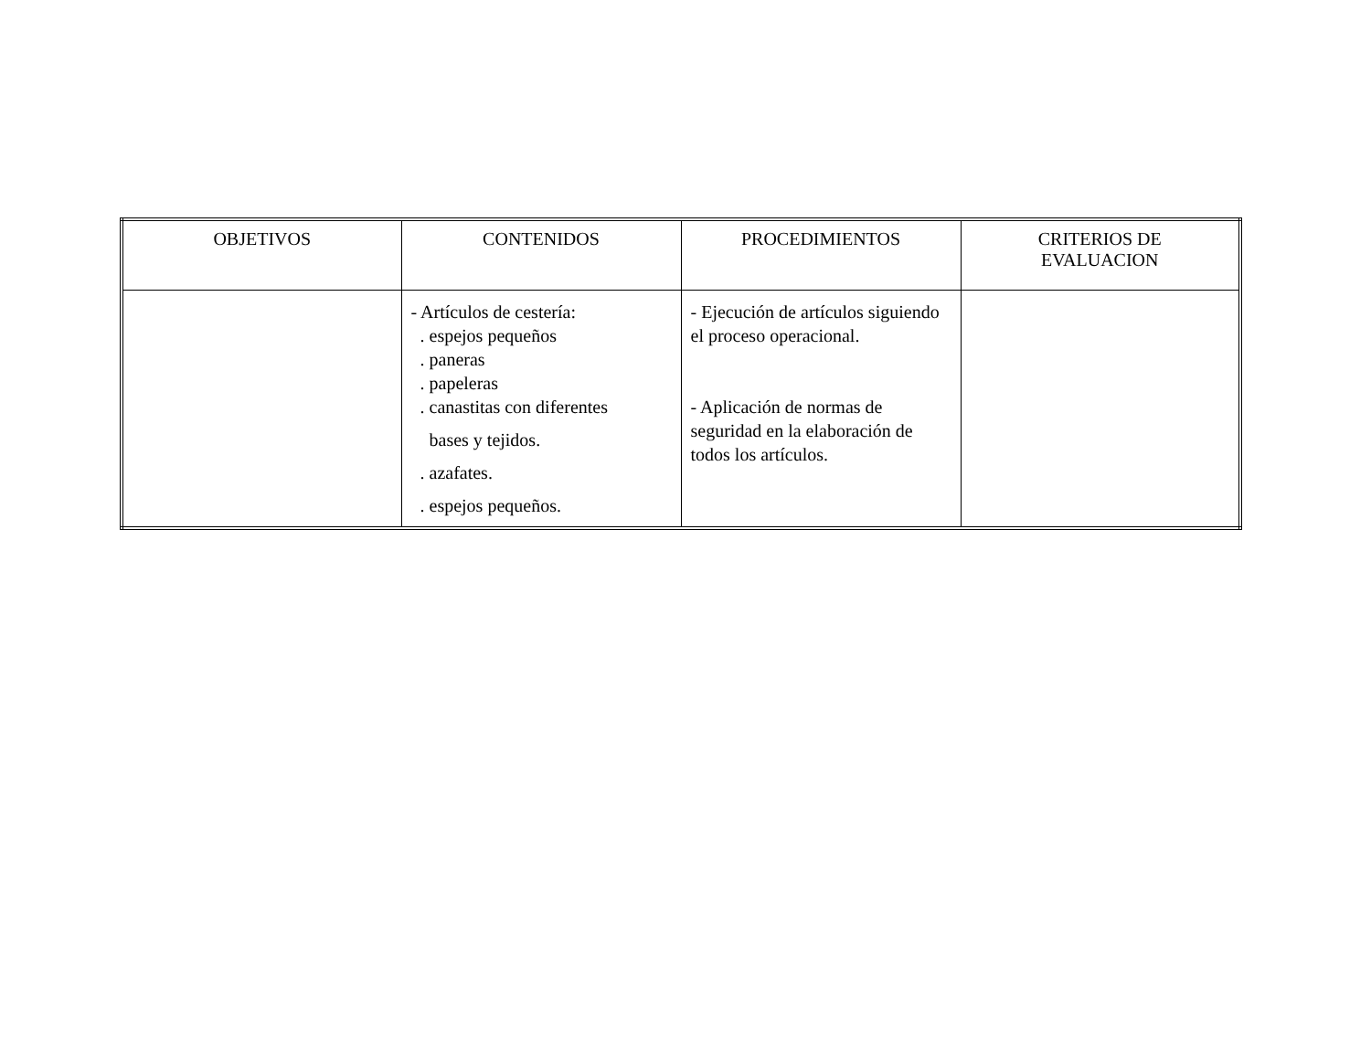| OBJETIVOS | CONTENIDOS | PROCEDIMIENTOS | CRITERIOS DE EVALUACION |
| --- | --- | --- | --- |
| | - Artículos de cestería: . espejos pequeños . paneras . papeleras . canastitas con diferentes bases y tejidos. . azafates. . espejos pequeños. | - Ejecución de artículos siguiendo el proceso operacional. - Aplicación de normas de seguridad en la elaboración de todos los artículos. | |